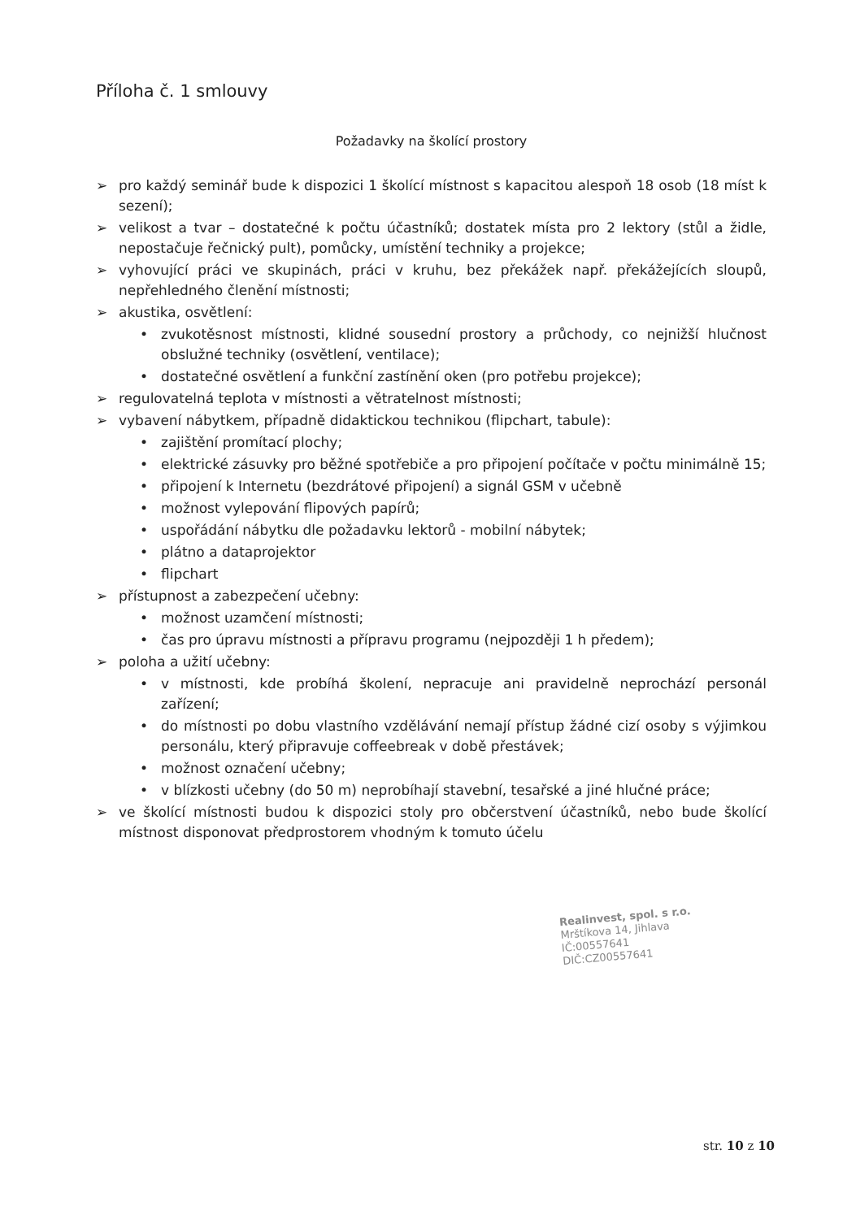Příloha č. 1 smlouvy
Požadavky na školící prostory
➢ pro každý seminář bude k dispozici 1 školící místnost s kapacitou alespoň 18 osob (18 míst k sezení);
➢ velikost a tvar – dostatečné k počtu účastníků; dostatek místa pro 2 lektory (stůl a židle, nepostačuje řečnický pult), pomůcky, umístění techniky a projekce;
➢ vyhovující práci ve skupinách, práci v kruhu, bez překážek např. překážejících sloupů, nepřehledného členění místnosti;
➢ akustika, osvětlení:
• zvukotěsnost místnosti, klidné sousední prostory a průchody, co nejnižší hlučnost obslužné techniky (osvětlení, ventilace);
• dostatečné osvětlení a funkční zastínění oken (pro potřebu projekce);
➢ regulovatelná teplota v místnosti a větratelnost místnosti;
➢ vybavení nábytkem, případně didaktickou technikou (flipchart, tabule):
• zajištění promítací plochy;
• elektrické zásuvky pro běžné spotřebiče a pro připojení počítače v počtu minimálně 15;
• připojení k Internetu (bezdrátové připojení) a signál GSM v učebně
• možnost vylepování flipových papírů;
• uspořádání nábytku dle požadavku lektorů - mobilní nábytek;
• plátno a dataprojektor
• flipchart
➢ přístupnost a zabezpečení učebny:
• možnost uzamčení místnosti;
• čas pro úpravu místnosti a přípravu programu (nejpozději 1 h předem);
➢ poloha a užití učebny:
• v místnosti, kde probíhá školení, nepracuje ani pravidelně neprochází personál zařízení;
• do místnosti po dobu vlastního vzdělávání nemají přístup žádné cizí osoby s výjimkou personálu, který připravuje coffeebreak v době přestávek;
• možnost označení učebny;
• v blízkosti učebny (do 50 m) neprobíhají stavební, tesařské a jiné hlučné práce;
➢ ve školící místnosti budou k dispozici stoly pro občerstvení účastníků, nebo bude školící místnost disponovat předprostorem vhodným k tomuto účelu
Realinvest, spol. s r.o.
Mrštíkova 14, Jihlava
IČ:00557641
DIČ:CZ00557641
str. 10 z 10